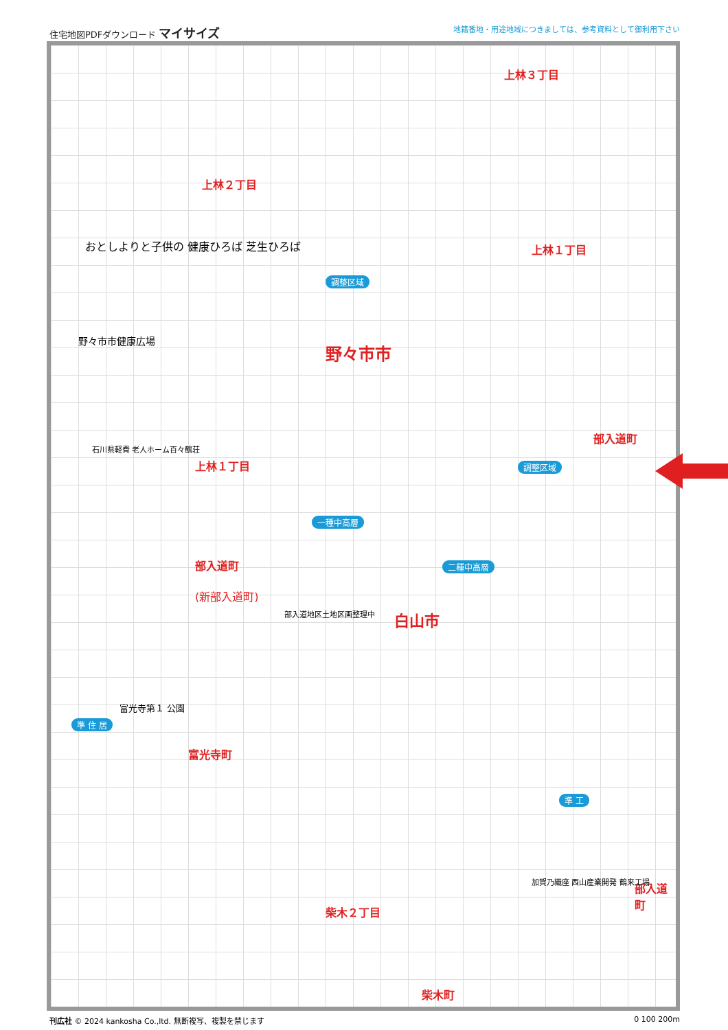住宅地図PDFダウンロード マイサイズ 地籍番地・用途地域につきましては、参考資料として御利用下さい
上林３丁目
上林２丁目
上林１丁目
野々市市
上林１丁目
部入道町
部入道町
(新部入道町)
白山市
富光寺町
柴木２丁目
柴木町
部入道町
調整区域
調整区域
一種中高層
二種中高層
準 住 居
準 工
おとしよりと子供の 健康ひろば 芝生ひろば
野々市市健康広場
石川県軽費 老人ホーム百々鶴荘
富光寺第１ 公園
部入道地区土地区画整理中
加賀乃織座 西山産業開発 鶴来工場
刊広社 © 2024 kankosha Co.,ltd. 無断複写、複製を禁じます 0 100 200m